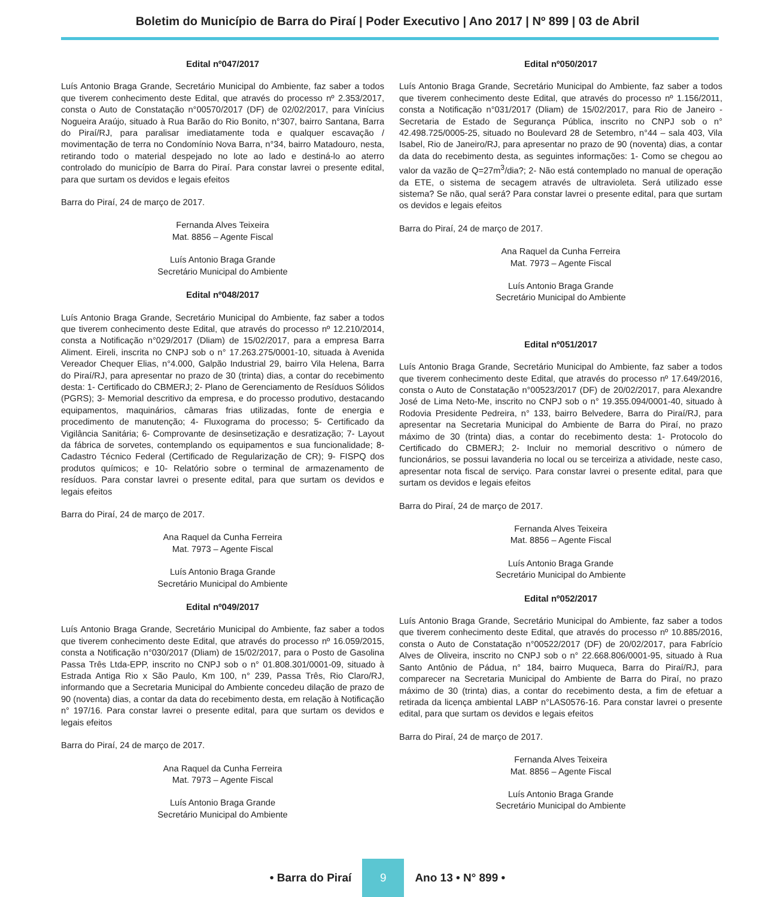Boletim do Município de Barra do Piraí | Poder Executivo | Ano 2017 | Nº 899 | 03 de Abril
Edital nº047/2017
Luís Antonio Braga Grande, Secretário Municipal do Ambiente, faz saber a todos que tiverem conhecimento deste Edital, que através do processo nº 2.353/2017, consta o Auto de Constatação n°00570/2017 (DF) de 02/02/2017, para Vinícius Nogueira Araújo, situado à Rua Barão do Rio Bonito, n°307, bairro Santana, Barra do Piraí/RJ, para paralisar imediatamente toda e qualquer escavação / movimentação de terra no Condomínio Nova Barra, n°34, bairro Matadouro, nesta, retirando todo o material despejado no lote ao lado e destiná-lo ao aterro controlado do município de Barra do Piraí. Para constar lavrei o presente edital, para que surtam os devidos e legais efeitos
Barra do Piraí, 24 de março de 2017.
Fernanda Alves Teixeira
Mat. 8856 – Agente Fiscal
Luís Antonio Braga Grande
Secretário Municipal do Ambiente
Edital nº048/2017
Luís Antonio Braga Grande, Secretário Municipal do Ambiente, faz saber a todos que tiverem conhecimento deste Edital, que através do processo nº 12.210/2014, consta a Notificação n°029/2017 (Dliam) de 15/02/2017, para a empresa Barra Aliment. Eireli, inscrita no CNPJ sob o n° 17.263.275/0001-10, situada à Avenida Vereador Chequer Elias, n°4.000, Galpão Industrial 29, bairro Vila Helena, Barra do Piraí/RJ, para apresentar no prazo de 30 (trinta) dias, a contar do recebimento desta: 1- Certificado do CBMERJ; 2- Plano de Gerenciamento de Resíduos Sólidos (PGRS); 3- Memorial descritivo da empresa, e do processo produtivo, destacando equipamentos, maquinários, câmaras frias utilizadas, fonte de energia e procedimento de manutenção; 4- Fluxograma do processo; 5- Certificado da Vigilância Sanitária; 6- Comprovante de desinsetização e desratização; 7- Layout da fábrica de sorvetes, contemplando os equipamentos e sua funcionalidade; 8- Cadastro Técnico Federal (Certificado de Regularização de CR); 9- FISPQ dos produtos químicos; e 10- Relatório sobre o terminal de armazenamento de resíduos. Para constar lavrei o presente edital, para que surtam os devidos e legais efeitos
Barra do Piraí, 24 de março de 2017.
Ana Raquel da Cunha Ferreira
Mat. 7973 – Agente Fiscal
Luís Antonio Braga Grande
Secretário Municipal do Ambiente
Edital nº049/2017
Luís Antonio Braga Grande, Secretário Municipal do Ambiente, faz saber a todos que tiverem conhecimento deste Edital, que através do processo nº 16.059/2015, consta a Notificação n°030/2017 (Dliam) de 15/02/2017, para o Posto de Gasolina Passa Três Ltda-EPP, inscrito no CNPJ sob o n° 01.808.301/0001-09, situado à Estrada Antiga Rio x São Paulo, Km 100, n° 239, Passa Três, Rio Claro/RJ, informando que a Secretaria Municipal do Ambiente concedeu dilação de prazo de 90 (noventa) dias, a contar da data do recebimento desta, em relação à Notificação n° 197/16. Para constar lavrei o presente edital, para que surtam os devidos e legais efeitos
Barra do Piraí, 24 de março de 2017.
Ana Raquel da Cunha Ferreira
Mat. 7973 – Agente Fiscal
Luís Antonio Braga Grande
Secretário Municipal do Ambiente
Edital nº050/2017
Luís Antonio Braga Grande, Secretário Municipal do Ambiente, faz saber a todos que tiverem conhecimento deste Edital, que através do processo nº 1.156/2011, consta a Notificação n°031/2017 (Dliam) de 15/02/2017, para Rio de Janeiro - Secretaria de Estado de Segurança Pública, inscrito no CNPJ sob o n° 42.498.725/0005-25, situado no Boulevard 28 de Setembro, n°44 – sala 403, Vila Isabel, Rio de Janeiro/RJ, para apresentar no prazo de 90 (noventa) dias, a contar da data do recebimento desta, as seguintes informações: 1- Como se chegou ao valor da vazão de Q=27m<sup>3</sup>/dia?; 2- Não está contemplado no manual de operação da ETE, o sistema de secagem através de ultravioleta. Será utilizado esse sistema? Se não, qual será? Para constar lavrei o presente edital, para que surtam os devidos e legais efeitos
Barra do Piraí, 24 de março de 2017.
Ana Raquel da Cunha Ferreira
Mat. 7973 – Agente Fiscal
Luís Antonio Braga Grande
Secretário Municipal do Ambiente
Edital nº051/2017
Luís Antonio Braga Grande, Secretário Municipal do Ambiente, faz saber a todos que tiverem conhecimento deste Edital, que através do processo nº 17.649/2016, consta o Auto de Constatação n°00523/2017 (DF) de 20/02/2017, para Alexandre José de Lima Neto-Me, inscrito no CNPJ sob o n° 19.355.094/0001-40, situado à Rodovia Presidente Pedreira, n° 133, bairro Belvedere, Barra do Piraí/RJ, para apresentar na Secretaria Municipal do Ambiente de Barra do Piraí, no prazo máximo de 30 (trinta) dias, a contar do recebimento desta: 1- Protocolo do Certificado do CBMERJ; 2- Incluir no memorial descritivo o número de funcionários, se possui lavanderia no local ou se terceiriza a atividade, neste caso, apresentar nota fiscal de serviço. Para constar lavrei o presente edital, para que surtam os devidos e legais efeitos
Barra do Piraí, 24 de março de 2017.
Fernanda Alves Teixeira
Mat. 8856 – Agente Fiscal
Luís Antonio Braga Grande
Secretário Municipal do Ambiente
Edital nº052/2017
Luís Antonio Braga Grande, Secretário Municipal do Ambiente, faz saber a todos que tiverem conhecimento deste Edital, que através do processo nº 10.885/2016, consta o Auto de Constatação n°00522/2017 (DF) de 20/02/2017, para Fabrício Alves de Oliveira, inscrito no CNPJ sob o n° 22.668.806/0001-95, situado à Rua Santo Antônio de Pádua, n° 184, bairro Muqueca, Barra do Piraí/RJ, para comparecer na Secretaria Municipal do Ambiente de Barra do Piraí, no prazo máximo de 30 (trinta) dias, a contar do recebimento desta, a fim de efetuar a retirada da licença ambiental LABP n°LAS0576-16. Para constar lavrei o presente edital, para que surtam os devidos e legais efeitos
Barra do Piraí, 24 de março de 2017.
Fernanda Alves Teixeira
Mat. 8856 – Agente Fiscal
Luís Antonio Braga Grande
Secretário Municipal do Ambiente
• Barra do Piraí 9 Ano 13 • N° 899 •